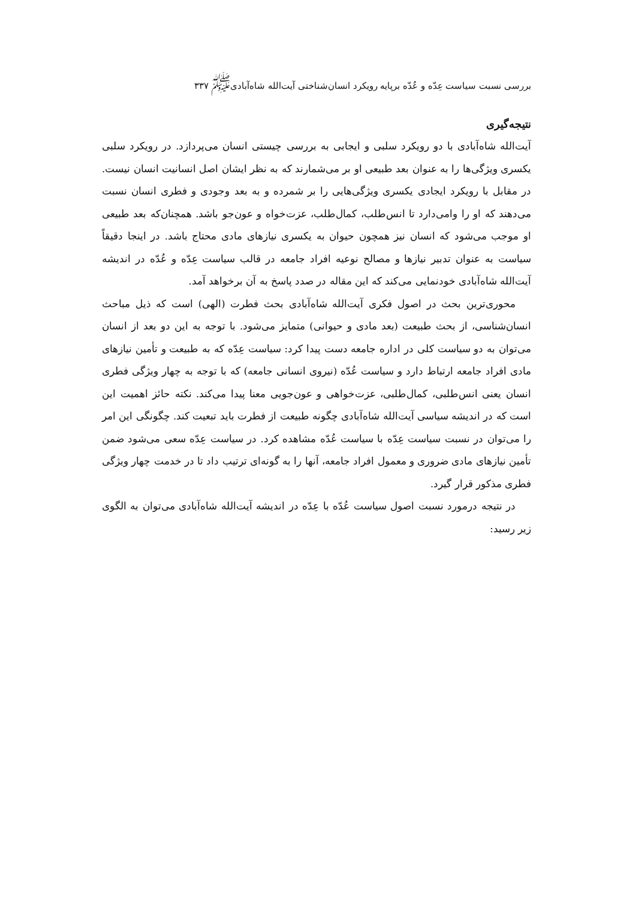بررسی نسبت سیاست عِدّه و عُدّه برپایه رویکرد انسان‌شناختی آیت‌الله شاه‌آبادی<sup>ﷺ</sup> ۳۳۷
نتیجه‌گیری
آیت‌الله شاه‌آبادی با دو رویکرد سلبی و ایجابی به بررسی چیستی انسان می‌پردازد. در رویکرد سلبی یکسری ویژگی‌ها را به عنوان بعد طبیعی او بر می‌شمارند که به نظر ایشان اصل انسانیت انسان نیست. در مقابل با رویکرد ایجادی یکسری ویژگی‌هایی را بر شمرده و به بعد وجودی و فطری انسان نسبت می‌دهند که او را وامی‌دارد تا انس‌طلب، کمال‌طلب، عزت‌خواه و عون‌جو باشد. همچنان‌که بعد طبیعی او موجب می‌شود که انسان نیز همچون حیوان به یکسری نیازهای مادی محتاج باشد. در اینجا دقیقاً سیاست به عنوان تدبیر نیازها و مصالح نوعیه افراد جامعه در قالب سیاست عِدّه و عُدّه در اندیشه آیت‌الله شاه‌آبادی خودنمایی می‌کند که این مقاله در صدد پاسخ به آن برخواهد آمد.
محوری‌ترین بحث در اصول فکری آیت‌الله شاه‌آبادی بحث فطرت (الهی) است که ذیل مباحث انسان‌شناسی، از بحث طبیعت (بعد مادی و حیوانی) متمایز می‌شود. با توجه به این دو بعد از انسان می‌توان به دو سیاست کلی در اداره جامعه دست پیدا کرد: سیاست عِدّه که به طبیعت و تأمین نیازهای مادی افراد جامعه ارتباط دارد و سیاست عُدّه (نیروی انسانی جامعه) که با توجه به چهار ویژگی فطری انسان یعنی انس‌طلبی، کمال‌طلبی، عزت‌خواهی و عون‌جویی معنا پیدا می‌کند. نکته حائز اهمیت این است که در اندیشه سیاسی آیت‌الله شاه‌آبادی چگونه طبیعت از فطرت باید تبعیت کند. چگونگی این امر را می‌توان در نسبت سیاست عِدّه با سیاست عُدّه مشاهده کرد. در سیاست عِدّه سعی می‌شود ضمن تأمین نیازهای مادی ضروری و معمول افراد جامعه، آنها را به گونه‌ای ترتیب داد تا در خدمت چهار ویژگی فطری مذکور قرار گیرد.
در نتیجه درمورد نسبت اصول سیاست عُدّه با عِدّه در اندیشه آیت‌الله شاه‌آبادی می‌توان به الگوی زیر رسید: